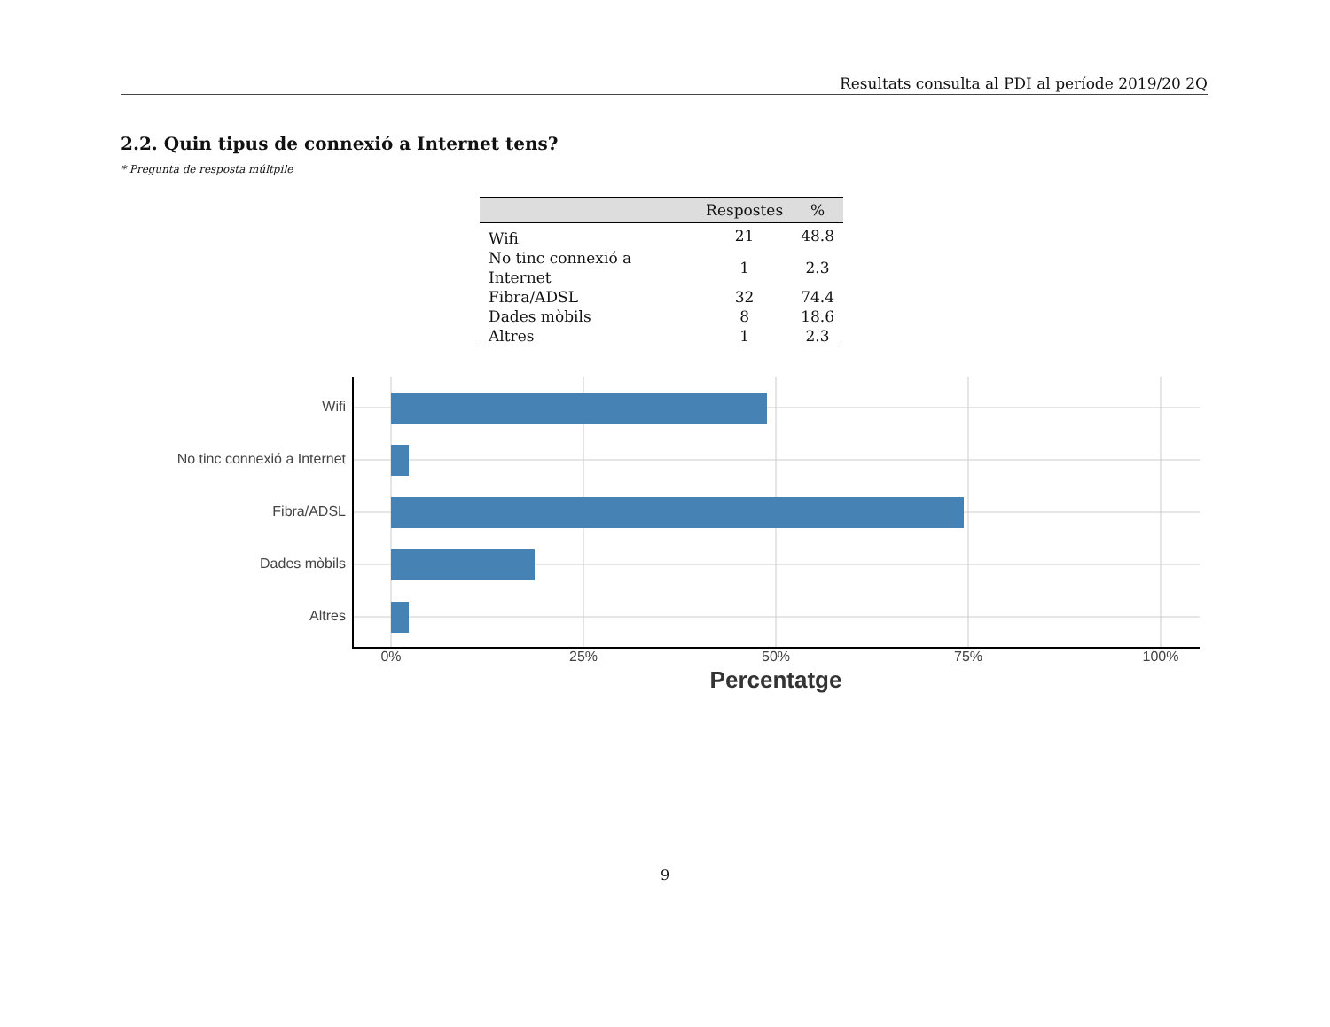Resultats consulta al PDI al període 2019/20 2Q
2.2. Quin tipus de connexió a Internet tens?
* Pregunta de resposta múltpile
| | Respostes | % |
| --- | --- | --- |
| Wifi | 21 | 48.8 |
| No tinc connexió a Internet | 1 | 2.3 |
| Fibra/ADSL | 32 | 74.4 |
| Dades mòbils | 8 | 18.6 |
| Altres | 1 | 2.3 |
Wifi
No tinc connexió a Internet
Fibra/ADSL
Dades mòbils
Altres
0% 25% 50% 75% 100%
Percentatge
9